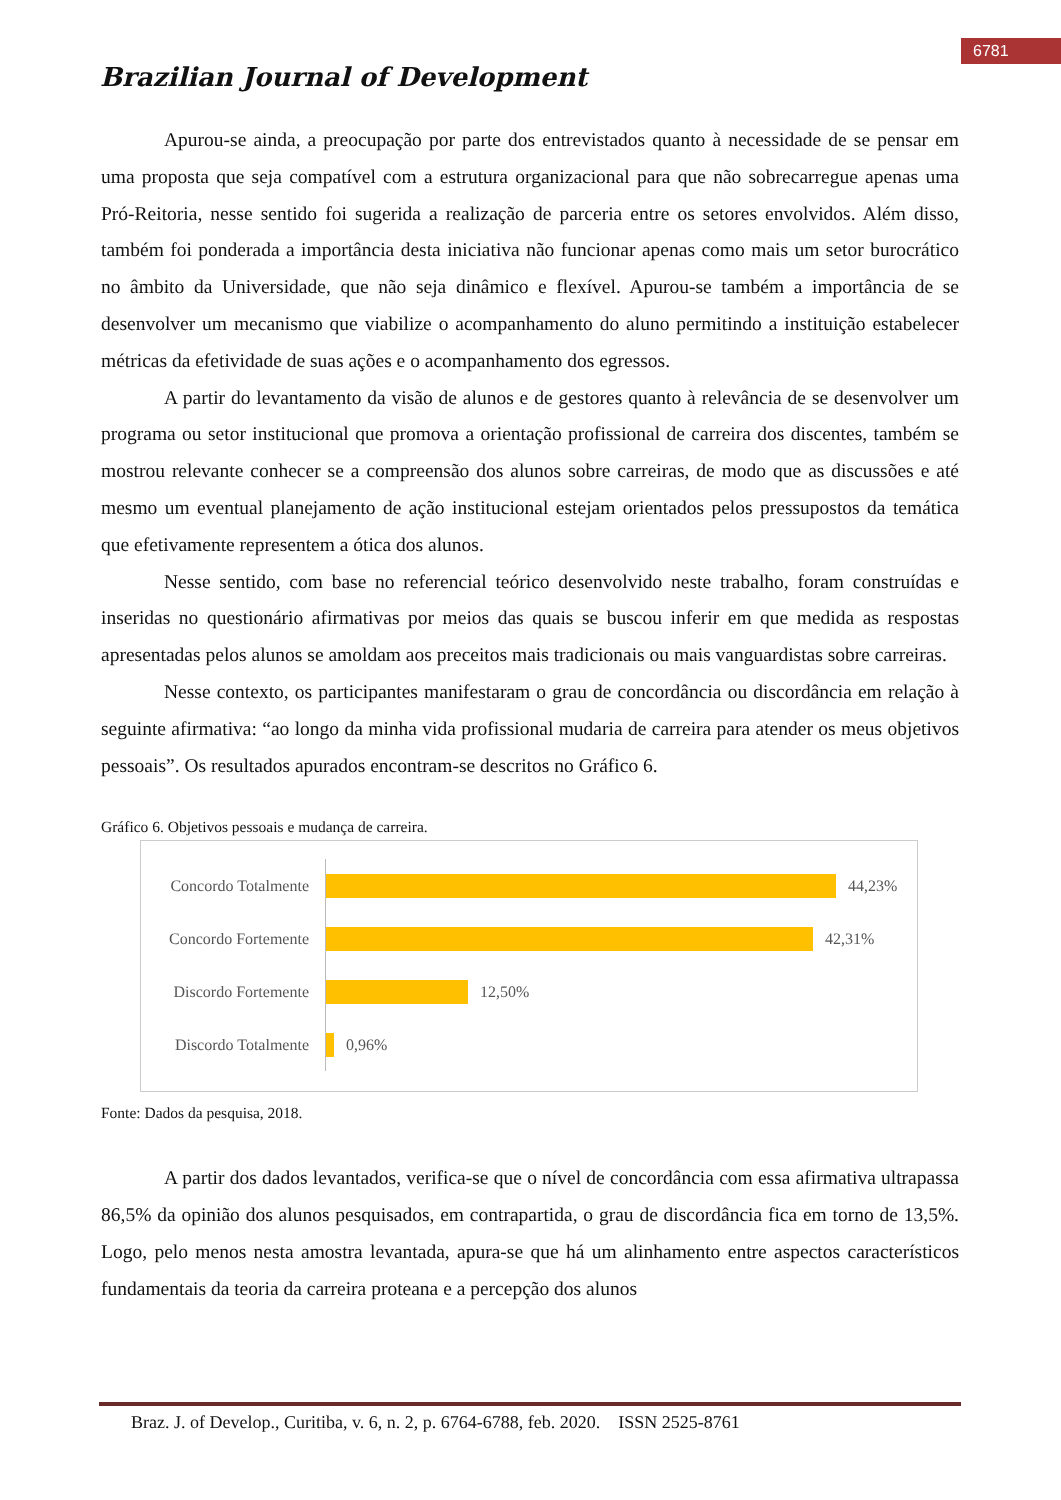6781
Brazilian Journal of Development
Apurou-se ainda, a preocupação por parte dos entrevistados quanto à necessidade de se pensar em uma proposta que seja compatível com a estrutura organizacional para que não sobrecarregue apenas uma Pró-Reitoria, nesse sentido foi sugerida a realização de parceria entre os setores envolvidos. Além disso, também foi ponderada a importância desta iniciativa não funcionar apenas como mais um setor burocrático no âmbito da Universidade, que não seja dinâmico e flexível. Apurou-se também a importância de se desenvolver um mecanismo que viabilize o acompanhamento do aluno permitindo a instituição estabelecer métricas da efetividade de suas ações e o acompanhamento dos egressos.
A partir do levantamento da visão de alunos e de gestores quanto à relevância de se desenvolver um programa ou setor institucional que promova a orientação profissional de carreira dos discentes, também se mostrou relevante conhecer se a compreensão dos alunos sobre carreiras, de modo que as discussões e até mesmo um eventual planejamento de ação institucional estejam orientados pelos pressupostos da temática que efetivamente representem a ótica dos alunos.
Nesse sentido, com base no referencial teórico desenvolvido neste trabalho, foram construídas e inseridas no questionário afirmativas por meios das quais se buscou inferir em que medida as respostas apresentadas pelos alunos se amoldam aos preceitos mais tradicionais ou mais vanguardistas sobre carreiras.
Nesse contexto, os participantes manifestaram o grau de concordância ou discordância em relação à seguinte afirmativa: “ao longo da minha vida profissional mudaria de carreira para atender os meus objetivos pessoais”. Os resultados apurados encontram-se descritos no Gráfico 6.
Gráfico 6. Objetivos pessoais e mudança de carreira.
Concordo Totalmente
44,23%
Concordo Fortemente
42,31%
Discordo Fortemente
12,50%
Discordo Totalmente
0,96%
Fonte: Dados da pesquisa, 2018.
A partir dos dados levantados, verifica-se que o nível de concordância com essa afirmativa ultrapassa 86,5% da opinião dos alunos pesquisados, em contrapartida, o grau de discordância fica em torno de 13,5%. Logo, pelo menos nesta amostra levantada, apura-se que há um alinhamento entre aspectos característicos fundamentais da teoria da carreira proteana e a percepção dos alunos
Braz. J. of Develop., Curitiba, v. 6, n. 2, p. 6764-6788, feb. 2020. ISSN 2525-8761